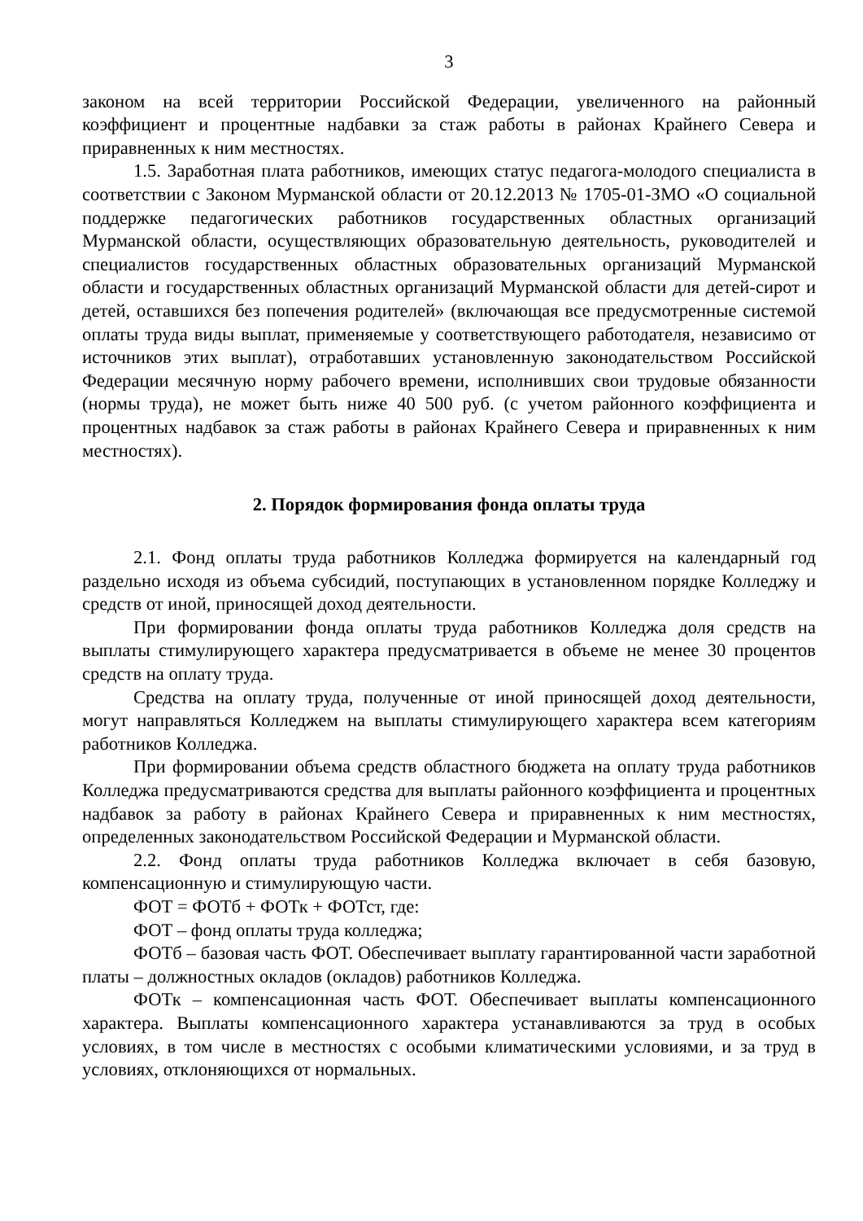3
законом на всей территории Российской Федерации, увеличенного на районный коэффициент и процентные надбавки за стаж работы в районах Крайнего Севера и приравненных к ним местностях.
1.5. Заработная плата работников, имеющих статус педагога-молодого специалиста в соответствии с Законом Мурманской области от 20.12.2013 № 1705-01-ЗМО «О социальной поддержке педагогических работников государственных областных организаций Мурманской области, осуществляющих образовательную деятельность, руководителей и специалистов государственных областных образовательных организаций Мурманской области и государственных областных организаций Мурманской области для детей-сирот и детей, оставшихся без попечения родителей» (включающая все предусмотренные системой оплаты труда виды выплат, применяемые у соответствующего работодателя, независимо от источников этих выплат), отработавших установленную законодательством Российской Федерации месячную норму рабочего времени, исполнивших свои трудовые обязанности (нормы труда), не может быть ниже 40 500 руб. (с учетом районного коэффициента и процентных надбавок за стаж работы в районах Крайнего Севера и приравненных к ним местностях).
2. Порядок формирования фонда оплаты труда
2.1. Фонд оплаты труда работников Колледжа формируется на календарный год раздельно исходя из объема субсидий, поступающих в установленном порядке Колледжу и средств от иной, приносящей доход деятельности.
При формировании фонда оплаты труда работников Колледжа доля средств на выплаты стимулирующего характера предусматривается в объеме не менее 30 процентов средств на оплату труда.
Средства на оплату труда, полученные от иной приносящей доход деятельности, могут направляться Колледжем на выплаты стимулирующего характера всем категориям работников Колледжа.
При формировании объема средств областного бюджета на оплату труда работников Колледжа предусматриваются средства для выплаты районного коэффициента и процентных надбавок за работу в районах Крайнего Севера и приравненных к ним местностях, определенных законодательством Российской Федерации и Мурманской области.
2.2. Фонд оплаты труда работников Колледжа включает в себя базовую, компенсационную и стимулирующую части.
ФОТ = ФОТб + ФОТк + ФОТст, где:
ФОТ – фонд оплаты труда колледжа;
ФОТб – базовая часть ФОТ. Обеспечивает выплату гарантированной части заработной платы – должностных окладов (окладов) работников Колледжа.
ФОТк – компенсационная часть ФОТ. Обеспечивает выплаты компенсационного характера. Выплаты компенсационного характера устанавливаются за труд в особых условиях, в том числе в местностях с особыми климатическими условиями, и за труд в условиях, отклоняющихся от нормальных.